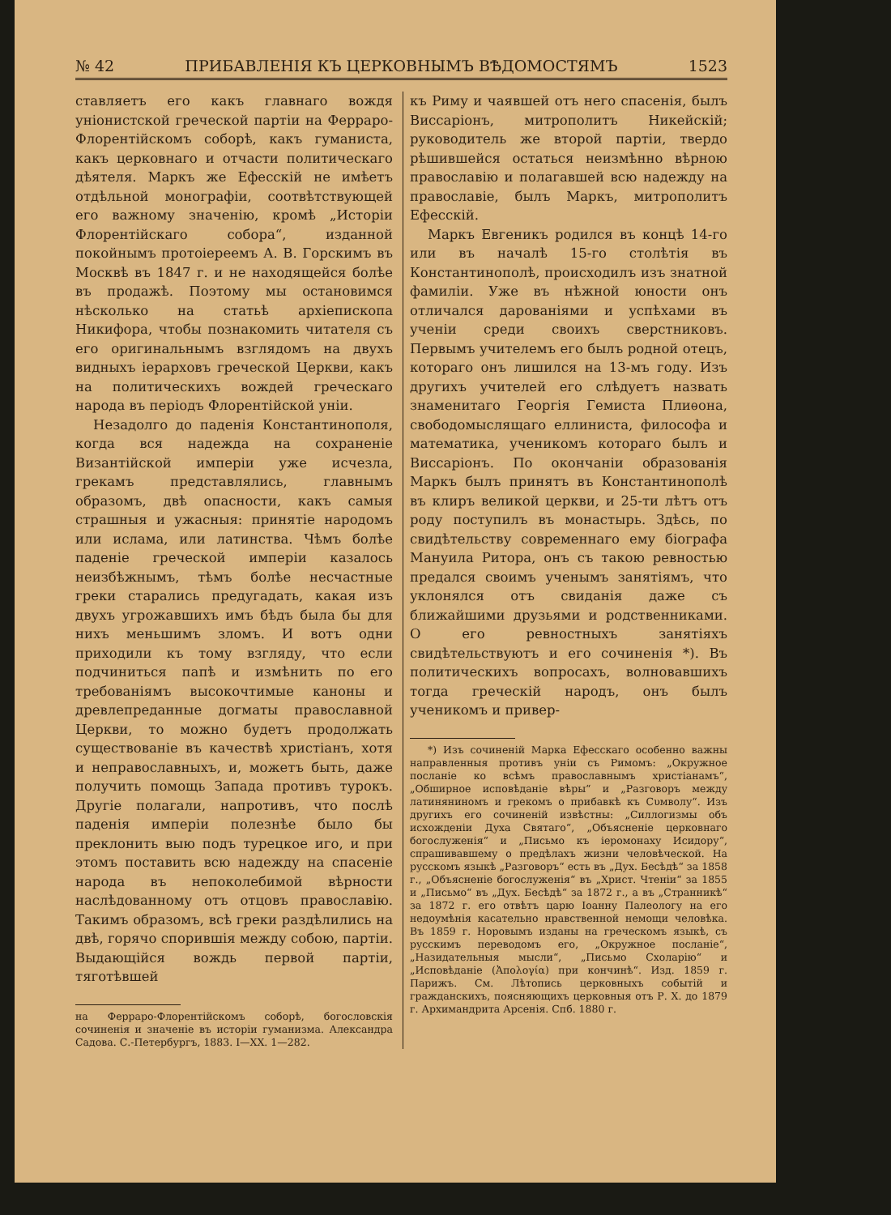№ 42 ПРИБАВЛЕНІЯ КЪ ЦЕРКОВНЫМЪ ВѢДОМОСТЯМЪ 1523
ставляетъ его какъ главнаго вождя уніонистской греческой партіи на Ферраро-Флорентійскомъ соборѣ, какъ гуманиста, какъ церковнаго и отчасти политическаго дѣятеля. Маркъ же Ефесскій не имѣетъ отдѣльной монографіи, соотвѣтствующей его важному значенію, кромѣ „Исторіи Флорентійскаго собора“, изданной покойнымъ протоіереемъ А. В. Горскимъ въ Москвѣ въ 1847 г. и не находящейся болѣе въ продажѣ. Поэтому мы остановимся нѣсколько на статьѣ архіепископа Никифора, чтобы познакомить читателя съ его оригинальнымъ взглядомъ на двухъ видныхъ іерарховъ греческой Церкви, какъ на политическихъ вождей греческаго народа въ періодъ Флорентійской уніи.
Незадолго до паденія Константинополя, когда вся надежда на сохраненіе Византійской имперіи уже исчезла, грекамъ представлялись, главнымъ образомъ, двѣ опасности, какъ самыя страшныя и ужасныя: принятіе народомъ или ислама, или латинства. Чѣмъ болѣе паденіе греческой имперіи казалось неизбѣжнымъ, тѣмъ болѣе несчастные греки старались предугадать, какая изъ двухъ угрожавшихъ имъ бѣдъ была бы для нихъ меньшимъ зломъ. И вотъ одни приходили къ тому взгляду, что если подчиниться папѣ и измѣнить по его требованіямъ высокочтимые каноны и древлепреданные догматы православной Церкви, то можно будетъ продолжать существованіе въ качествѣ христіанъ, хотя и неправославныхъ, и, можетъ быть, даже получить помощь Запада противъ турокъ. Другіе полагали, напротивъ, что послѣ паденія имперіи полезнѣе было бы преклонить выю подъ турецкое иго, и при этомъ поставить всю надежду на спасеніе народа въ непоколебимой вѣрности наслѣдованному отъ отцовъ православію. Такимъ образомъ, всѣ греки раздѣлились на двѣ, горячо спорившія между собою, партіи. Выдающійся вождь первой партіи, тяготѣвшей
на Ферраро-Флорентійскомъ соборѣ, богословскія сочиненія и значеніе въ исторіи гуманизма. Александра Садова. С.-Петербургъ, 1883. I—XX. 1—282.
къ Риму и чаявшей отъ него спасенія, былъ Виссаріонъ, митрополитъ Никейскій; руководитель же второй партіи, твердо рѣшившейся остаться неизмѣнно вѣрною православію и полагавшей всю надежду на православіе, былъ Маркъ, митрополитъ Ефесскій.
Маркъ Евгеникъ родился въ концѣ 14-го или въ началѣ 15-го столѣтія въ Константинополѣ, происходилъ изъ знатной фамиліи. Уже въ нѣжной юности онъ отличался дарованіями и успѣхами въ ученіи среди своихъ сверстниковъ. Первымъ учителемъ его былъ родной отецъ, котораго онъ лишился на 13-мъ году. Изъ другихъ учителей его слѣдуетъ назвать знаменитаго Георгія Гемиста Плиѳона, свободомыслящаго еллиниста, философа и математика, ученикомъ котораго былъ и Виссаріонъ. По окончаніи образованія Маркъ былъ принятъ въ Константинополѣ въ клиръ великой церкви, и 25-ти лѣтъ отъ роду поступилъ въ монастырь. Здѣсь, по свидѣтельству современнаго ему біографа Мануила Ритора, онъ съ такою ревностью предался своимъ ученымъ занятіямъ, что уклонялся отъ свиданія даже съ ближайшими друзьями и родственниками. О его ревностныхъ занятіяхъ свидѣтельствуютъ и его сочиненія *). Въ политическихъ вопросахъ, волновавшихъ тогда греческій народъ, онъ былъ ученикомъ и привер-
*) Изъ сочиненій Марка Ефесскаго особенно важны направленныя противъ уніи съ Римомъ: „Окружное посланіе ко всѣмъ православнымъ христіанамъ“, „Обширное исповѣданіе вѣры“ и „Разговоръ между латиняниномъ и грекомъ о прибавкѣ къ Сυмволу“. Изъ другихъ его сочиненій извѣстны: „Силлогизмы объ исхожденіи Духа Святаго“, „Объясненіе церковнаго богослуженія“ и „Письмо къ іеромонаху Исидору“, спрашивавшему о предѣлахъ жизни человѣческой. На русскомъ языкѣ „Разговоръ“ есть въ „Дух. Бесѣдѣ“ за 1858 г., „Объясненіе богослуженія“ въ „Христ. Чтеніи“ за 1855 и „Письмо“ въ „Дух. Бесѣдѣ“ за 1872 г., а въ „Странникѣ“ за 1872 г. его отвѣтъ царю Іоанну Палеологу на его недоумѣнія касательно нравственной немощи человѣка. Въ 1859 г. Норовымъ изданы на греческомъ языкѣ, съ русскимъ переводомъ его, „Окружное посланіе“, „Назидательныя мысли“, „Письмо Схоларію“ и „Исповѣданіе (Ἀπολογία) при кончинѣ“. Изд. 1859 г. Парижъ. См. Лѣтопись церковныхъ событій и гражданскихъ, поясняющихъ церковныя отъ Р. Х. до 1879 г. Архимандрита Арсенія. Спб. 1880 г.